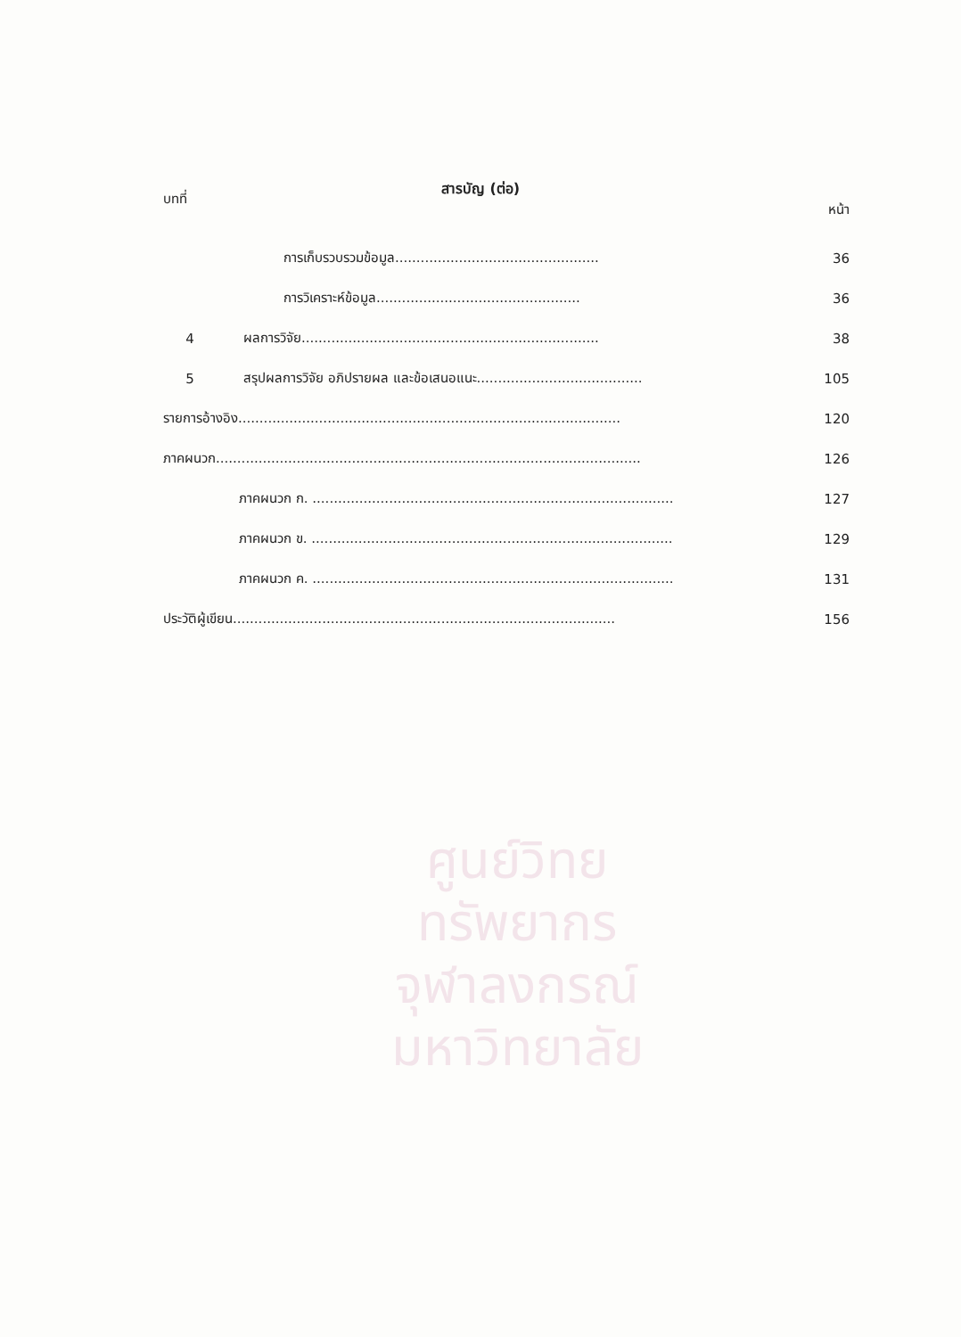ศูนย์วิทยทรัพยากร
จุฬาลงกรณ์มหาวิทยาลัย
สารบัญ (ต่อ)
บทที่ หน้า
การเก็บรวบรวมข้อมูล................................................ 36
การวิเคราะห์ข้อมูล................................................ 36
4 ผลการวิจัย...................................................................... 38
5 สรุปผลการวิจัย อภิปรายผล และข้อเสนอแนะ....................................... 105
รายการอ้างอิง.......................................................................................... 120
ภาคผนวก.................................................................................................... 126
ภาคผนวก ก. ..................................................................................... 127
ภาคผนวก ข. ..................................................................................... 129
ภาคผนวก ค. ..................................................................................... 131
ประวัติผู้เขียน.......................................................................................... 156